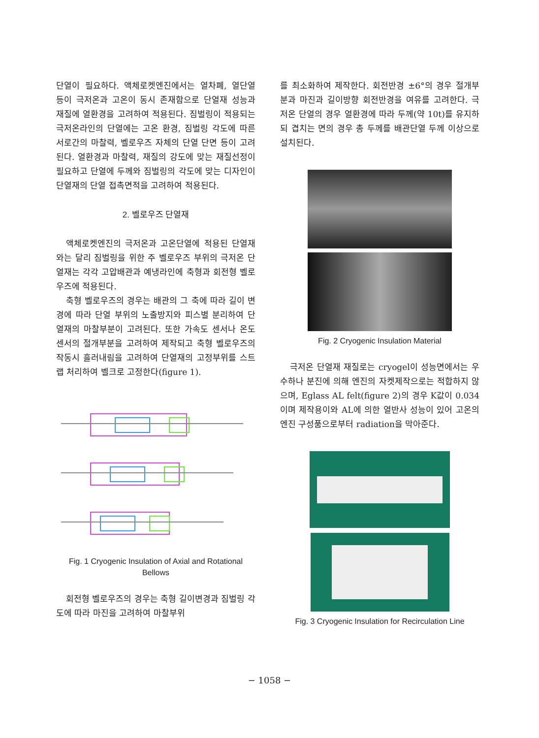단열이 필요하다. 액체로켓엔진에서는 열차폐, 열단열 등이 극저온과 고온이 동시 존재함으로 단열재 성능과 재질에 열환경을 고려하여 적용된다. 짐벌링이 적용되는 극저온라인의 단열에는 고온 환경, 짐벌링 각도에 따른 서로간의 마찰력, 벨로우즈 자체의 단열 단면 등이 고려된다. 열환경과 마찰력, 재질의 강도에 맞는 재질선정이 필요하고 단열에 두께와 짐벌링의 각도에 맞는 디자인이 단열재의 단열 접촉면적을 고려하여 적용된다.
2. 벨로우즈 단열재
액체로켓엔진의 극저온과 고온단열에 적용된 단열재와는 달리 짐벌링을 위한 주 벨로우즈 부위의 극저온 단열재는 각각 고압배관과 예냉라인에 축형과 회전형 벨로우즈에 적용된다.
축형 벨로우즈의 경우는 배관의 그 축에 따라 길이 변경에 따라 단열 부위의 노출방지와 피스별 분리하여 단열재의 마찰부분이 고려된다. 또한 가속도 센서나 온도센서의 절개부분을 고려하여 제작되고 축형 벨로우즈의 작동시 흘러내림을 고려하여 단열재의 고정부위를 스트랩 처리하여 벨크로 고정한다(figure 1).
Fig. 1 Cryogenic Insulation of Axial and Rotational Bellows
회전형 벨로우즈의 경우는 축형 길이변경과 짐벌링 각도에 따라 마진을 고려하여 마찰부위
를 최소화하여 제작한다. 회전반경 ±6°의 경우 절개부분과 마진과 길이방향 회전반경을 여유를 고려한다. 극저온 단열의 경우 열환경에 따라 두께(약 10t)를 유지하되 겹치는 면의 경우 총 두께를 배관단열 두께 이상으로 설치된다.
Fig. 2 Cryogenic Insulation Material
극저온 단열재 재질로는 cryogel이 성능면에서는 우수하나 분진에 의해 엔진의 자켓제작으로는 적합하지 않으며, Eglass AL felt(figure 2)의 경우 K값이 0.034이며 제작용이와 AL에 의한 열반사 성능이 있어 고온의 엔진 구성품으로부터 radiation을 막아준다.
Fig. 3 Cryogenic Insulation for Recirculation Line
− 1058 −